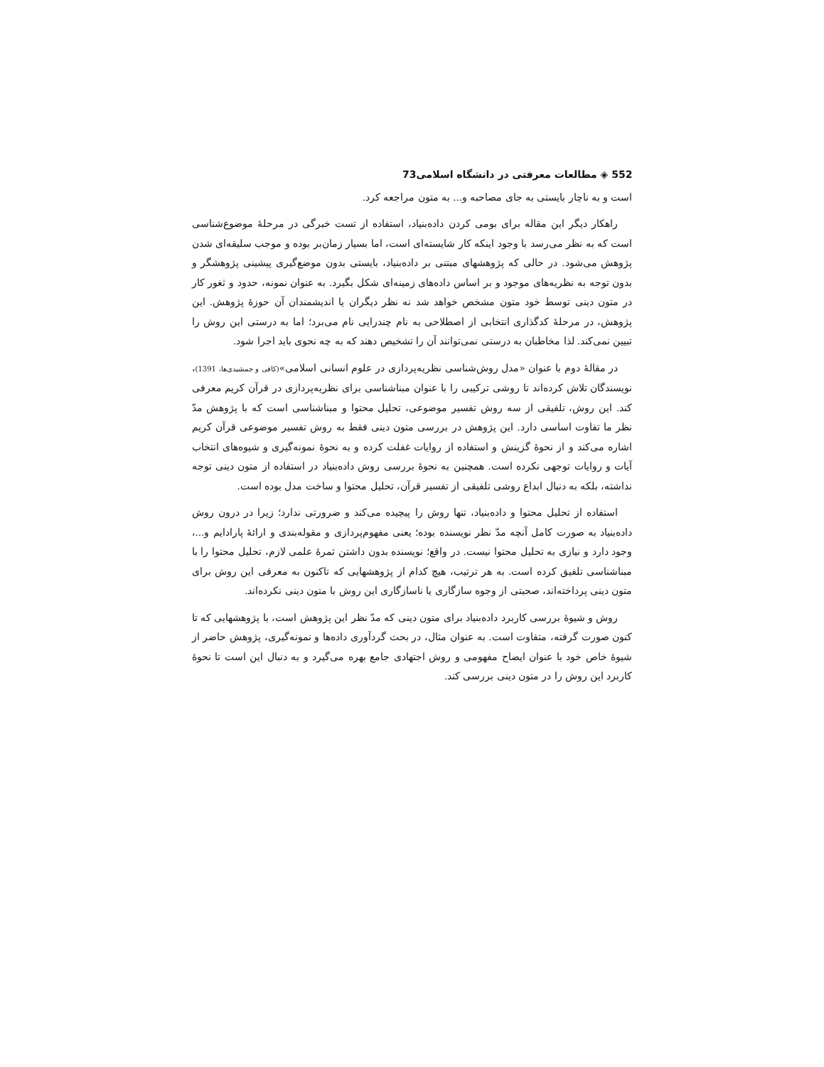552 ◈ مطالعات معرفتی در دانشگاه اسلامی73
است و به ناچار بایستی به جای مصاحبه و... به متون مراجعه کرد.
راهکار دیگر این مقاله برای بومی کردن داده‌بنیاد، استفاده از تست خبرگی در مرحلهٔ موضوع‌شناسی است که به نظر می‌رسد با وجود اینکه کار شایسته‌ای است، اما بسیار زمان‌بر بوده و موجب سلیقه‌ای شدن پژوهش می‌شود. در حالی که پژوهشهای مبتنی بر داده‌بنیاد، بایستی بدون موضع‌گیری پیشینی پژوهشگر و بدون توجه به نظریه‌های موجود و بر اساس داده‌های زمینه‌ای شکل بگیرد. به عنوان نمونه، حدود و ثغور کار در متون دینی توسط خود متون مشخص خواهد شد نه نظر دیگران یا اندیشمندان آن حوزهٔ پژوهش. این پژوهش، در مرحلهٔ کدگذاری انتخابی از اصطلاحی به نام چندرایی نام می‌برد؛ اما به درستی این روش را تبیین نمی‌کند. لذا مخاطبان به درستی نمی‌توانند آن را تشخیص دهند که به چه نحوی باید اجرا شود.
در مقالهٔ دوم با عنوان «مدل روش‌شناسی نظریه‌پردازی در علوم انسانی اسلامی»(کافی و جمشیدی‌ها، 1391)، نویسندگان تلاش کرده‌اند تا روشی ترکیبی را با عنوان مبناشناسی برای نظریه‌پردازی در قرآن کریم معرفی کند. این روش، تلفیقی از سه روش تفسیر موضوعی، تحلیل محتوا و مبناشناسی است که با پژوهش مدّ نظر ما تفاوت اساسی دارد. این پژوهش در بررسی متون دینی فقط به روش تفسیر موضوعی قرآن کریم اشاره می‌کند و از نحوهٔ گزینش و استفاده از روایات غفلت کرده و به نحوهٔ نمونه‌گیری و شیوه‌های انتخاب آیات و روایات توجهی نکرده است. همچنین به نحوهٔ بررسی روش داده‌بنیاد در استفاده از متون دینی توجه نداشته، بلکه به دنبال ابداع روشی تلفیقی از تفسیر قرآن، تحلیل محتوا و ساخت مدل بوده است.
استفاده از تحلیل محتوا و داده‌بنیاد، تنها روش را پیچیده می‌کند و ضرورتی ندارد؛ زیرا در درون روش داده‌بنیاد به صورت کامل آنچه مدّ نظر نویسنده بوده؛ یعنی مفهوم‌پردازی و مقوله‌بندی و ارائهٔ پارادایم و...، وجود دارد و نیازی به تحلیل محتوا نیست. در واقع؛ نویسنده بدون داشتن ثمرهٔ علمی لازم، تحلیل محتوا را با مبناشناسی تلفیق کرده است. به هر ترتیب، هیچ کدام از پژوهشهایی که تاکنون به معرفی این روش برای متون دینی پرداخته‌اند، صحبتی از وجوه سازگاری یا ناسازگاری این روش با متون دینی نکرده‌اند.
روش و شیوهٔ بررسی کاربرد داده‌بنیاد برای متون دینی که مدّ نظر این پژوهش است، با پژوهشهایی که تا کنون صورت گرفته، متفاوت است. به عنوان مثال، در بحث گردآوری داده‌ها و نمونه‌گیری، پژوهش حاضر از شیوهٔ خاص خود با عنوان ایضاح مفهومی و روش اجتهادی جامع بهره می‌گیرد و به دنبال این است تا نحوهٔ کاربرد این روش را در متون دینی بررسی کند.